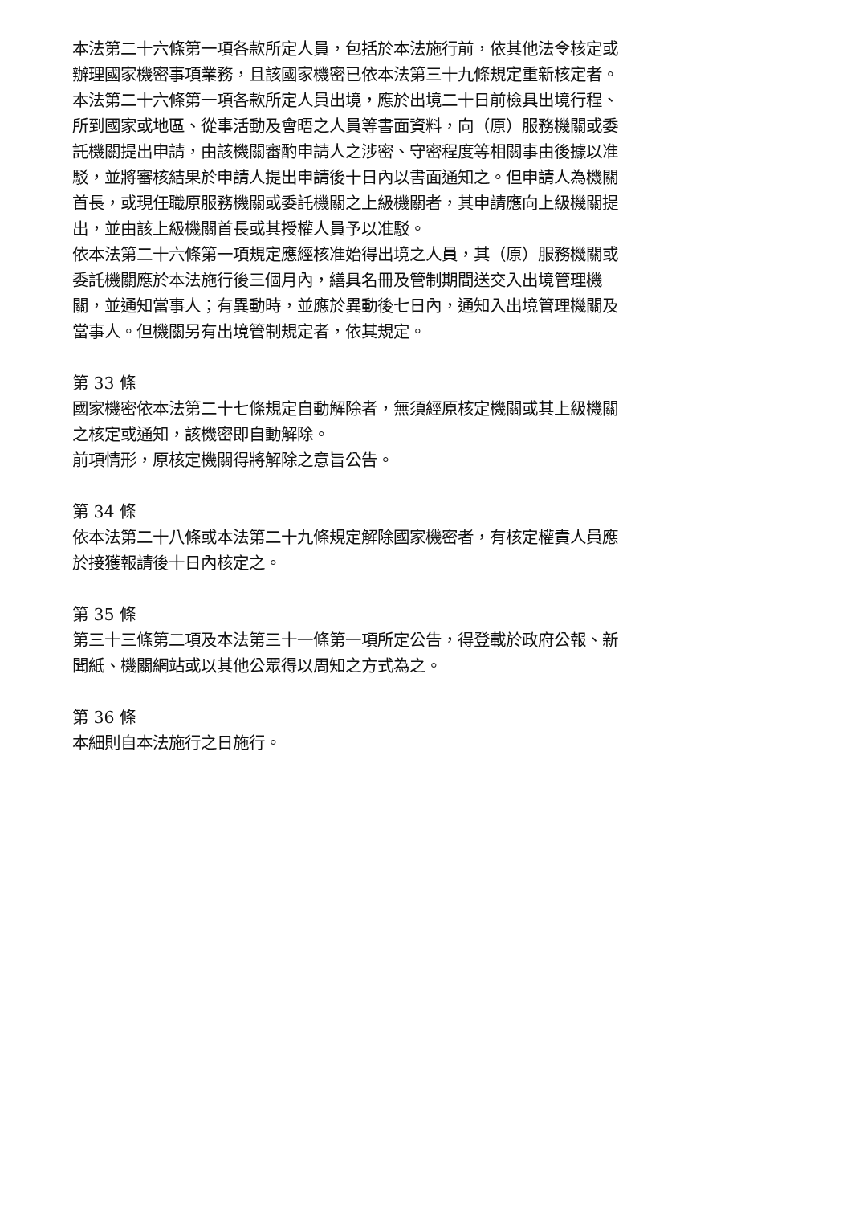本法第二十六條第一項各款所定人員，包括於本法施行前，依其他法令核定或辦理國家機密事項業務，且該國家機密已依本法第三十九條規定重新核定者。
本法第二十六條第一項各款所定人員出境，應於出境二十日前檢具出境行程、所到國家或地區、從事活動及會晤之人員等書面資料，向（原）服務機關或委託機關提出申請，由該機關審酌申請人之涉密、守密程度等相關事由後據以准駁，並將審核結果於申請人提出申請後十日內以書面通知之。但申請人為機關首長，或現任職原服務機關或委託機關之上級機關者，其申請應向上級機關提出，並由該上級機關首長或其授權人員予以准駁。
依本法第二十六條第一項規定應經核准始得出境之人員，其（原）服務機關或委託機關應於本法施行後三個月內，繕具名冊及管制期間送交入出境管理機關，並通知當事人；有異動時，並應於異動後七日內，通知入出境管理機關及當事人。但機關另有出境管制規定者，依其規定。
第 33 條
國家機密依本法第二十七條規定自動解除者，無須經原核定機關或其上級機關之核定或通知，該機密即自動解除。
前項情形，原核定機關得將解除之意旨公告。
第 34 條
依本法第二十八條或本法第二十九條規定解除國家機密者，有核定權責人員應於接獲報請後十日內核定之。
第 35 條
第三十三條第二項及本法第三十一條第一項所定公告，得登載於政府公報、新聞紙、機關網站或以其他公眾得以周知之方式為之。
第 36 條
本細則自本法施行之日施行。